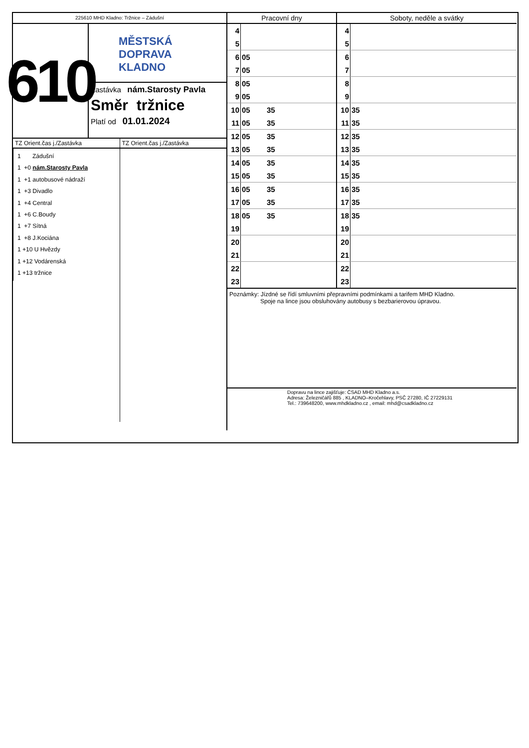225610 MHD Kladno: Tržnice – Zádušní
610
MĚSTSKÁ
DOPRAVA
KLADNO
Zastávka nám.Starosty Pavla
Směr tržnice
Platí od 01.01.2024
TZ Orient.čas j./Zastávka
1 Zádušní
1 +0 nám.Starosty Pavla
1 +1 autobusové nádraží
1 +3 Divadlo
1 +4 Central
1 +6 C.Boudy
1 +7 Sítná
1 +8 J.Kociána
1 +10 U Hvězdy
1 +12 Vodárenská
1 +13 tržnice
TZ Orient.čas j./Zastávka
| Pracovní dny | | Soboty, neděle a svátky | |
| --- | --- | --- | --- |
| 4 | | 4 | |
| 5 | | 5 | |
| 6 | 05 | 6 | |
| 7 | 05 | 7 | |
| 8 | 05 | 8 | |
| 9 | 05 | 9 | |
| 10 | 05 35 | 10 | 35 |
| 11 | 05 35 | 11 | 35 |
| 12 | 05 35 | 12 | 35 |
| 13 | 05 35 | 13 | 35 |
| 14 | 05 35 | 14 | 35 |
| 15 | 05 35 | 15 | 35 |
| 16 | 05 35 | 16 | 35 |
| 17 | 05 35 | 17 | 35 |
| 18 | 05 35 | 18 | 35 |
| 19 | | 19 | |
| 20 | | 20 | |
| 21 | | 21 | |
| 22 | | 22 | |
| 23 | | 23 | |
Poznámky: Jízdné se řídí smluvními přepravními podmínkami a tarifem MHD Kladno.
Spoje na lince jsou obsluhovány autobusy s bezbarierovou úpravou.
Dopravu na lince zajišťuje: ČSAD MHD Kladno a.s.
Adresa: Železničářů 885 , KLADNO–Kročehlavy, PSČ 27280, IČ 27229131
Tel.: 739648200, www.mhdkladno.cz , email: mhd@csadkladno.cz